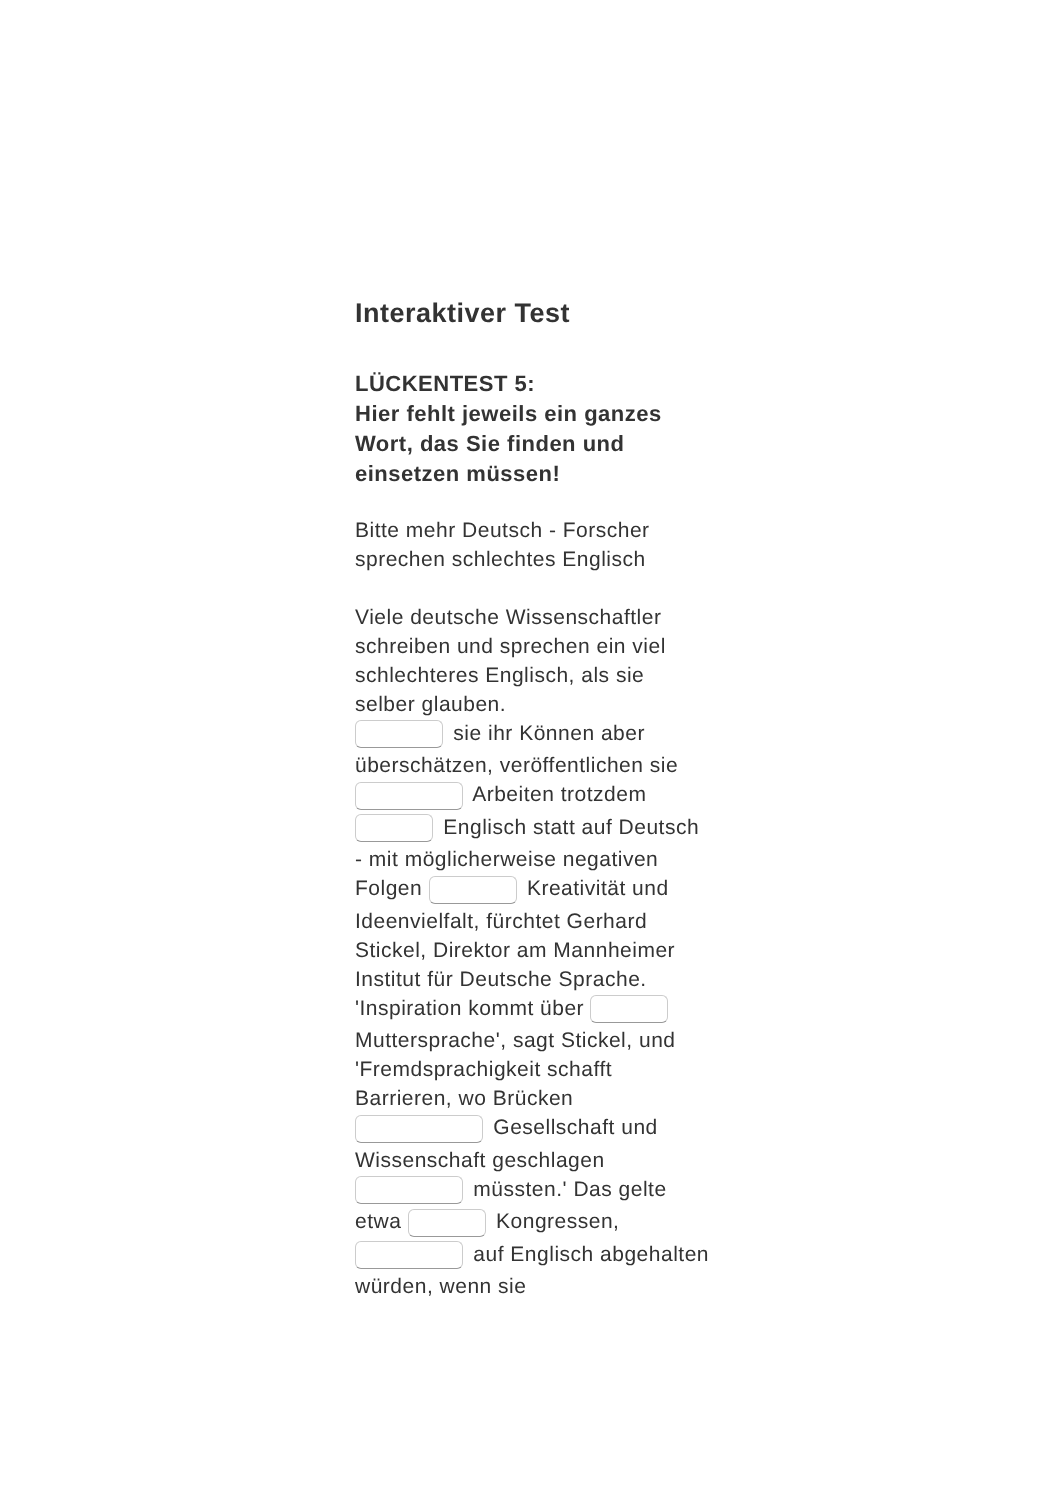Interaktiver Test
LÜCKENTEST 5:
Hier fehlt jeweils ein ganzes Wort, das Sie finden und einsetzen müssen!
Bitte mehr Deutsch - Forscher sprechen schlechtes Englisch
Viele deutsche Wissenschaftler schreiben und sprechen ein viel schlechteres Englisch, als sie selber glauben.
sie ihr Können aber überschätzen, veröffentlichen sie Arbeiten trotzdem Englisch statt auf Deutsch - mit möglicherweise negativen Folgen Kreativität und Ideenvielfalt, fürchtet Gerhard Stickel, Direktor am Mannheimer Institut für Deutsche Sprache. 'Inspiration kommt über Muttersprache', sagt Stickel, und 'Fremdsprachigkeit schafft Barrieren, wo Brücken Gesellschaft und Wissenschaft geschlagen müssten.' Das gelte etwa Kongressen, auf Englisch abgehalten würden, wenn sie